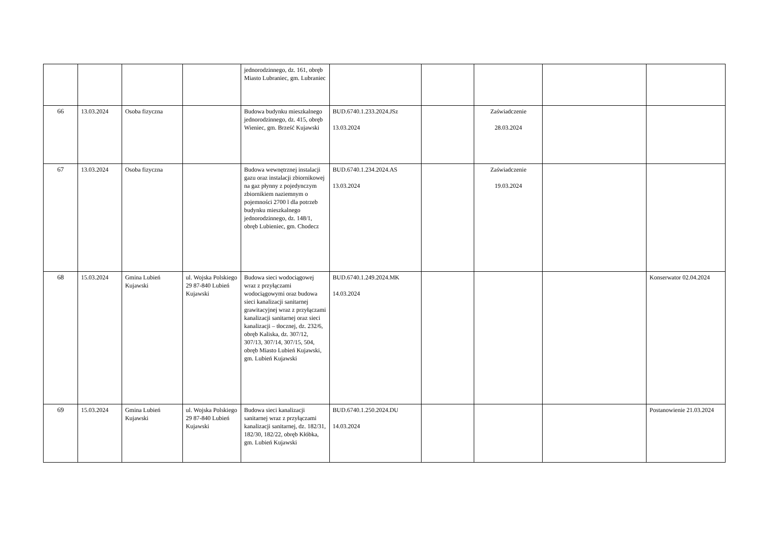| | | | | jednorodzinnego, dz. 161, obręb Miasto Lubraniec, gm. Lubraniec | | | | | |
| 66 | 13.03.2024 | Osoba fizyczna | | Budowa budynku mieszkalnego jednorodzinnego, dz. 415, obręb Wieniec, gm. Brześć Kujawski | BUD.6740.1.233.2024.JSz 13.03.2024 | | Zaświadczenie 28.03.2024 | | |
| 67 | 13.03.2024 | Osoba fizyczna | | Budowa wewnętrznej instalacji gazu oraz instalacji zbiornikowej na gaz płynny z pojedynczym zbiornikiem naziemnym o pojemności 2700 l dla potrzeb budynku mieszkalnego jednorodzinnego, dz. 148/1, obręb Lubieniec, gm. Chodecz | BUD.6740.1.234.2024.AS 13.03.2024 | | Zaświadczenie 19.03.2024 | | |
| 68 | 15.03.2024 | Gmina Lubień Kujawski | ul. Wojska Polskiego 29 87-840 Lubień Kujawski | Budowa sieci wodociągowej wraz z przyłączami wodociągowymi oraz budowa sieci kanalizacji sanitarnej grawitacyjnej wraz z przyłączami kanalizacji sanitarnej oraz sieci kanalizacji – tłocznej, dz. 232/6, obręb Kaliska, dz. 307/12, 307/13, 307/14, 307/15, 504, obręb Miasto Lubień Kujawski, gm. Lubień Kujawski | BUD.6740.1.249.2024.MK 14.03.2024 | | | | Konserwator 02.04.2024 |
| 69 | 15.03.2024 | Gmina Lubień Kujawski | ul. Wojska Polskiego 29 87-840 Lubień Kujawski | Budowa sieci kanalizacji sanitarnej wraz z przyłączami kanalizacji sanitarnej, dz. 182/31, 182/30, 182/22, obręb Kłóbka, gm. Lubień Kujawski | BUD.6740.1.250.2024.DU 14.03.2024 | | | | Postanowienie 21.03.2024 |